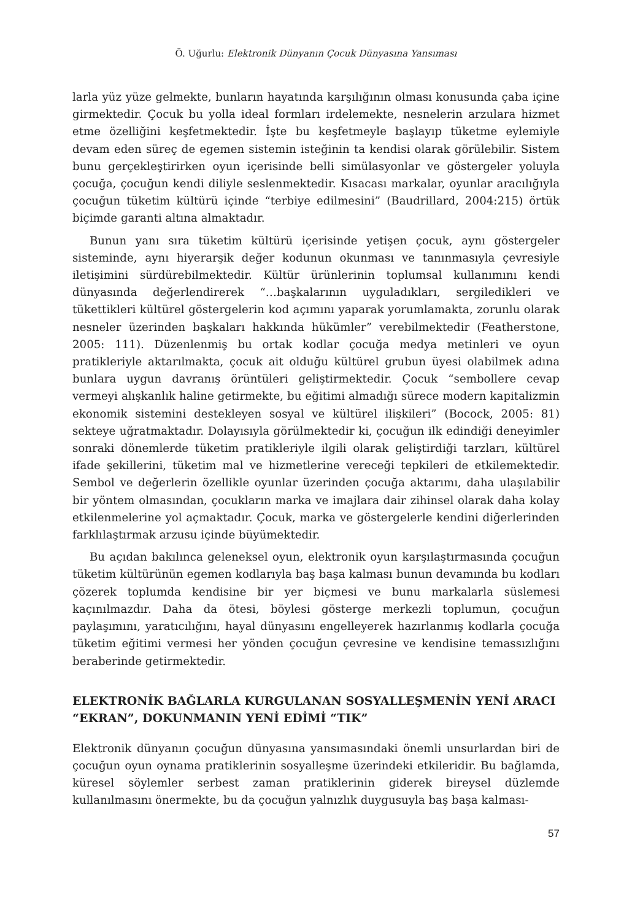Ö. Uğurlu: Elektronik Dünyanın Çocuk Dünyasına Yansıması
larla yüz yüze gelmekte, bunların hayatında karşılığının olması konusunda çaba içine girmektedir. Çocuk bu yolla ideal formları irdelemekte, nesnelerin arzulara hizmet etme özelliğini keşfetmektedir. İşte bu keşfetmeyle başlayıp tüketme eylemiyle devam eden süreç de egemen sistemin isteğinin ta kendisi olarak görülebilir. Sistem bunu gerçekleştirirken oyun içerisinde belli simülasyonlar ve göstergeler yoluyla çocuğa, çocuğun kendi diliyle seslenmektedir. Kısacası markalar, oyunlar aracılığıyla çocuğun tüketim kültürü içinde “terbiye edilmesini” (Baudrillard, 2004:215) örtük biçimde garanti altına almaktadır.
Bunun yanı sıra tüketim kültürü içerisinde yetişen çocuk, aynı göstergeler sisteminde, aynı hiyerarşik değer kodunun okunması ve tanınmasıyla çevresiyle iletişimini sürdürebilmektedir. Kültür ürünlerinin toplumsal kullanımını kendi dünyasında değerlendirerek “…başkalarının uyguladıkları, sergiledikleri ve tükettikleri kültürel göstergelerin kod açımını yaparak yorumlamakta, zorunlu olarak nesneler üzerinden başkaları hakkında hükümler” verebilmektedir (Featherstone, 2005: 111). Düzenlenmiş bu ortak kodlar çocuğa medya metinleri ve oyun pratikleriyle aktarılmakta, çocuk ait olduğu kültürel grubun üyesi olabilmek adına bunlara uygun davranış örüntüleri geliştirmektedir. Çocuk “sembollere cevap vermeyi alışkanlık haline getirmekte, bu eğitimi almadığı sürece modern kapitalizmin ekonomik sistemini destekleyen sosyal ve kültürel ilişkileri” (Bocock, 2005: 81) sekteye uğratmaktadır. Dolayısıyla görülmektedir ki, çocuğun ilk edindiği deneyimler sonraki dönemlerde tüketim pratikleriyle ilgili olarak geliştirdiği tarzları, kültürel ifade şekillerini, tüketim mal ve hizmetlerine vereceği tepkileri de etkilemektedir. Sembol ve değerlerin özellikle oyunlar üzerinden çocuğa aktarımı, daha ulaşılabilir bir yöntem olmasından, çocukların marka ve imajlara dair zihinsel olarak daha kolay etkilenmelerine yol açmaktadır. Çocuk, marka ve göstergelerle kendini diğerlerinden farklılaştırmak arzusu içinde büyümektedir.
Bu açıdan bakılınca geleneksel oyun, elektronik oyun karşılaştırmasında çocuğun tüketim kültürünün egemen kodlarıyla baş başa kalması bunun devamında bu kodları çözerek toplumda kendisine bir yer biçmesi ve bunu markalarla süslemesi kaçınılmazdır. Daha da ötesi, böylesi gösterge merkezli toplumun, çocuğun paylaşımını, yaratıcılığını, hayal dünyasını engelleyerek hazırlanmış kodlarla çocuğa tüketim eğitimi vermesi her yönden çocuğun çevresine ve kendisine temassızlığını beraberinde getirmektedir.
ELEKTRONİK BAĞLARLA KURGULANAN SOSYALLEŞMENİN YENİ ARACI “EKRAN”, DOKUNMANIN YENİ EDİMİ “TIK”
Elektronik dünyanın çocuğun dünyasına yansımasındaki önemli unsurlardan biri de çocuğun oyun oynama pratiklerinin sosyalleşme üzerindeki etkileridir. Bu bağlamda, küresel söylemler serbest zaman pratiklerinin giderek bireysel düzlemde kullanılmasını önermekte, bu da çocuğun yalnızlık duygusuyla baş başa kalması-
57